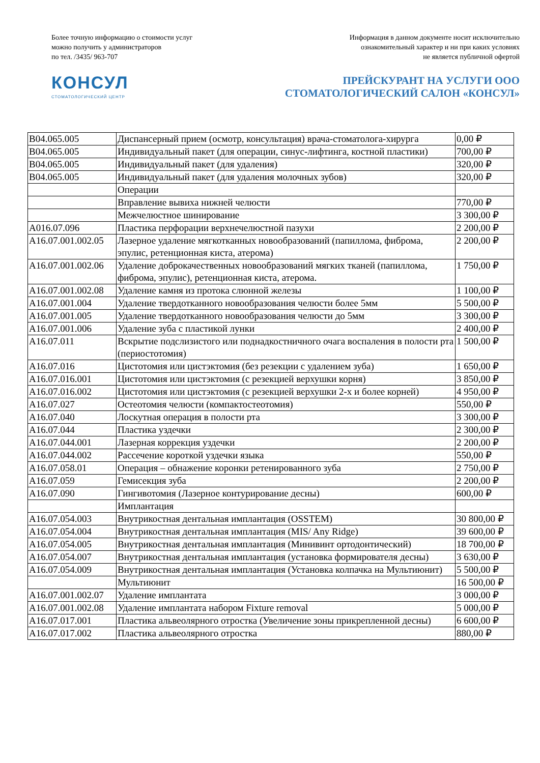Более точную информацию о стоимости услуг
можно получить у администраторов
по тел. /3435/ 963-707
Информация в данном документе носит исключительно
ознакомительный характер и ни при каких условиях
не является публичной офертой
КОНСУЛ
СТОМАТОЛОГИЧЕСКИЙ ЦЕНТР
ПРЕЙСКУРАНТ НА УСЛУГИ ООО
СТОМАТОЛОГИЧЕСКИЙ САЛОН «КОНСУЛ»
| B04.065.005 | Диспансерный прием (осмотр, консультация) врача-стоматолога-хирурга | 0,00 ₽ |
| B04.065.005 | Индивидуальный пакет (для операции, синус-лифтинга, костной пластики) | 700,00 ₽ |
| B04.065.005 | Индивидуальный пакет (для удаления) | 320,00 ₽ |
| B04.065.005 | Индивидуальный пакет (для удаления молочных зубов) | 320,00 ₽ |
| | Операции | |
| | Вправление вывиха нижней челюсти | 770,00 ₽ |
| | Межчелюстное шинирование | 3 300,00 ₽ |
| A016.07.096 | Пластика перфорации верхнечелюстной пазухи | 2 200,00 ₽ |
| A16.07.001.002.05 | Лазерное удаление мягкотканных новообразований (папиллома, фиброма, эпулис, ретенционная киста, атерома) | 2 200,00 ₽ |
| A16.07.001.002.06 | Удаление доброкачественных новообразований мягких тканей (папиллома, фиброма, эпулис), ретенционная киста, атерома. | 1 750,00 ₽ |
| A16.07.001.002.08 | Удаление камня из протока слюнной железы | 1 100,00 ₽ |
| A16.07.001.004 | Удаление твердотканного новообразования челюсти более 5мм | 5 500,00 ₽ |
| A16.07.001.005 | Удаление твердотканного новообразования челюсти до 5мм | 3 300,00 ₽ |
| A16.07.001.006 | Удаление зуба с пластикой лунки | 2 400,00 ₽ |
| A16.07.011 | Вскрытие подслизистого или поднадкостничного очага воспаления в полости рта (периостотомия) | 1 500,00 ₽ |
| A16.07.016 | Цистотомия или цистэктомия (без резекции с удалением зуба) | 1 650,00 ₽ |
| A16.07.016.001 | Цистотомия или цистэктомия (с резекцией верхушки корня) | 3 850,00 ₽ |
| A16.07.016.002 | Цистотомия или цистэктомия (с резекцией верхушки 2-х и более корней) | 4 950,00 ₽ |
| A16.07.027 | Остеотомия челюсти (компактостеотомия) | 550,00 ₽ |
| A16.07.040 | Лоскутная операция в полости рта | 3 300,00 ₽ |
| A16.07.044 | Пластика уздечки | 2 300,00 ₽ |
| A16.07.044.001 | Лазерная коррекция уздечки | 2 200,00 ₽ |
| A16.07.044.002 | Рассечение короткой уздечки языка | 550,00 ₽ |
| A16.07.058.01 | Операция – обнажение коронки ретенированного зуба | 2 750,00 ₽ |
| A16.07.059 | Гемисекция зуба | 2 200,00 ₽ |
| A16.07.090 | Гингивотомия (Лазерное контурирование десны) | 600,00 ₽ |
| | Имплантация | |
| A16.07.054.003 | Внутрикостная дентальная имплантация (OSSTEM) | 30 800,00 ₽ |
| A16.07.054.004 | Внутрикостная дентальная имплантация (MIS/ Any Ridge) | 39 600,00 ₽ |
| A16.07.054.005 | Внутрикостная дентальная имплантация (Минивинт ортодонтический) | 18 700,00 ₽ |
| A16.07.054.007 | Внутрикостная дентальная имплантация (установка формирователя десны) | 3 630,00 ₽ |
| A16.07.054.009 | Внутрикостная дентальная имплантация (Установка колпачка на Мультиюнит) | 5 500,00 ₽ |
| | Мультиюнит | 16 500,00 ₽ |
| A16.07.001.002.07 | Удаление имплантата | 3 000,00 ₽ |
| A16.07.001.002.08 | Удаление имплантата набором Fixture removal | 5 000,00 ₽ |
| A16.07.017.001 | Пластика альвеолярного отростка (Увеличение зоны прикрепленной десны) | 6 600,00 ₽ |
| A16.07.017.002 | Пластика альвеолярного отростка | 880,00 ₽ |